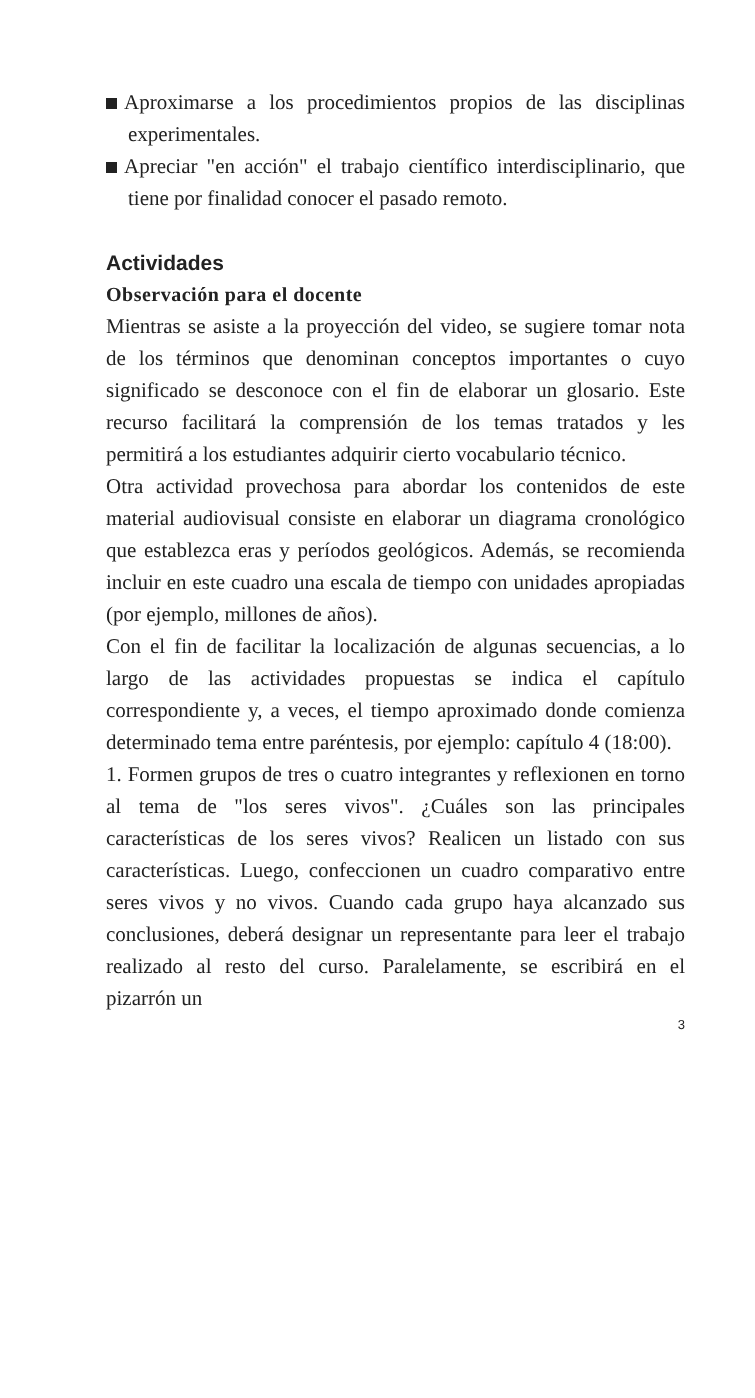Aproximarse a los procedimientos propios de las disciplinas experimentales.
Apreciar "en acción" el trabajo científico interdisciplinario, que tiene por finalidad conocer el pasado remoto.
Actividades
Observación para el docente
Mientras se asiste a la proyección del video, se sugiere tomar nota de los términos que denominan conceptos importantes o cuyo significado se desconoce con el fin de elaborar un glosario. Este recurso facilitará la comprensión de los temas tratados y les permitirá a los estudiantes adquirir cierto vocabulario técnico.
Otra actividad provechosa para abordar los contenidos de este material audiovisual consiste en elaborar un diagrama cronológico que establezca eras y períodos geológicos. Además, se recomienda incluir en este cuadro una escala de tiempo con unidades apropiadas (por ejemplo, millones de años).
Con el fin de facilitar la localización de algunas secuencias, a lo largo de las actividades propuestas se indica el capítulo correspondiente y, a veces, el tiempo aproximado donde comienza determinado tema entre paréntesis, por ejemplo: capítulo 4 (18:00).
1. Formen grupos de tres o cuatro integrantes y reflexionen en torno al tema de "los seres vivos". ¿Cuáles son las principales características de los seres vivos? Realicen un listado con sus características. Luego, confeccionen un cuadro comparativo entre seres vivos y no vivos. Cuando cada grupo haya alcanzado sus conclusiones, deberá designar un representante para leer el trabajo realizado al resto del curso. Paralelamente, se escribirá en el pizarrón un
3